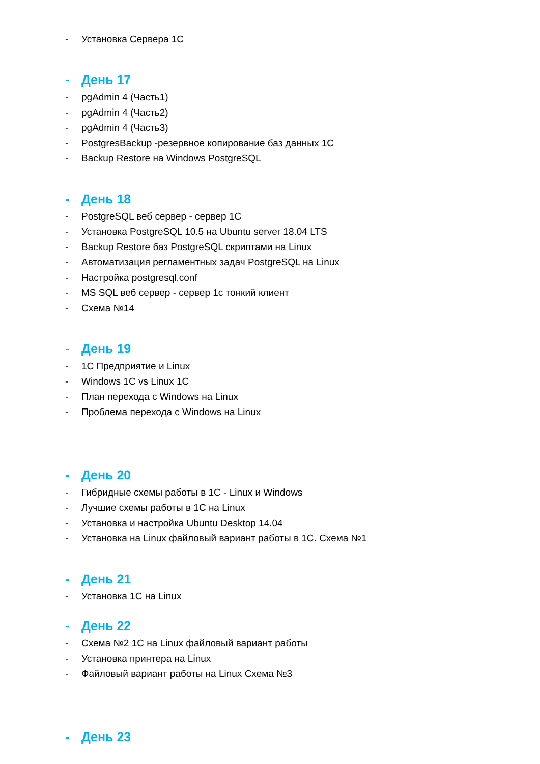- Установка Сервера 1С
- День 17
- pgAdmin 4 (Часть1)
- pgAdmin 4 (Часть2)
- pgAdmin 4 (Часть3)
- PostgresBackup -резервное копирование баз данных 1С
- Backup Restore на Windows PostgreSQL
- День 18
- PostgreSQL веб сервер - сервер 1С
- Установка PostgreSQL 10.5 на Ubuntu server 18.04 LTS
- Backup Restore баз PostgreSQL скриптами на Linux
- Автоматизация регламентных задач PostgreSQL на Linux
- Настройка postgresql.conf
- MS SQL веб сервер - сервер 1с тонкий клиент
- Схема №14
- День 19
- 1С Предприятие и Linux
- Windows 1C vs Linux 1C
- План перехода с Windows на Linux
- Проблема перехода с Windows на Linux
- День 20
- Гибридные схемы работы в 1С - Linux и Windows
- Лучшие схемы работы в 1С на Linux
- Установка и настройка Ubuntu Desktop 14.04
- Установка на Linux файловый вариант работы в 1С. Схема №1
- День 21
- Установка 1С на Linux
- День 22
- Схема №2 1С на Linux файловый вариант работы
- Установка принтера на Linux
- Файловый вариант работы на Linux Схема №3
- День 23